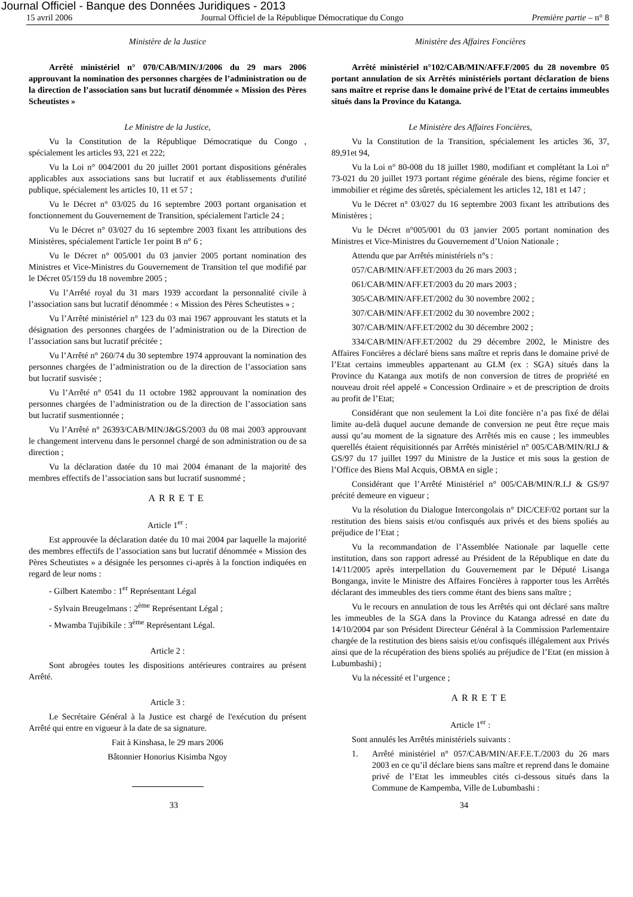Journal Officiel - Banque des Données Juridiques - 2013
15 avril 2006 Journal Officiel de la République Démocratique du Congo Première partie – n° 8
Ministère de la Justice
Arrêté ministériel n° 070/CAB/MIN/J/2006 du 29 mars 2006 approuvant la nomination des personnes chargées de l’administration ou de la direction de l’association sans but lucratif dénommée « Mission des Pères Scheutistes »
Le Ministre de la Justice,
Vu la Constitution de la République Démocratique du Congo , spécialement les articles 93, 221 et 222;
Vu la Loi n° 004/2001 du 20 juillet 2001 portant dispositions générales applicables aux associations sans but lucratif et aux établissements d'utilité publique, spécialement les articles 10, 11 et 57 ;
Vu le Décret n° 03/025 du 16 septembre 2003 portant organisation et fonctionnement du Gouvernement de Transition, spécialement l'article 24 ;
Vu le Décret n° 03/027 du 16 septembre 2003 fixant les attributions des Ministères, spécialement l'article 1er point B n° 6 ;
Vu le Décret n° 005/001 du 03 janvier 2005 portant nomination des Ministres et Vice-Ministres du Gouvernement de Transition tel que modifié par le Décret 05/159 du 18 novembre 2005 ;
Vu l’Arrêté royal du 31 mars 1939 accordant la personnalité civile à l’association sans but lucratif dénommée : « Mission des Pères Scheutistes » ;
Vu l’Arrêté ministériel n° 123 du 03 mai 1967 approuvant les statuts et la désignation des personnes chargées de l’administration ou de la Direction de l’association sans but lucratif précitée ;
Vu l’Arrêté n° 260/74 du 30 septembre 1974 approuvant la nomination des personnes chargées de l’administration ou de la direction de l’association sans but lucratif susvisée ;
Vu l’Arrêté n° 0541 du 11 octobre 1982 approuvant la nomination des personnes chargées de l’administration ou de la direction de l’association sans but lucratif susmentionnée ;
Vu l’Arrêté n° 26393/CAB/MIN/J&GS/2003 du 08 mai 2003 approuvant le changement intervenu dans le personnel chargé de son administration ou de sa direction ;
Vu la déclaration datée du 10 mai 2004 émanant de la majorité des membres effectifs de l’association sans but lucratif susnommé ;
ARRETE
Article 1<sup>er</sup> :
Est approuvée la déclaration datée du 10 mai 2004 par laquelle la majorité des membres effectifs de l’association sans but lucratif dénommée « Mission des Pères Scheutistes » a désignée les personnes ci-après à la fonction indiquées en regard de leur noms :
- Gilbert Katembo : 1<sup>er</sup> Représentant Légal
- Sylvain Breugelmans : 2<sup>ème</sup> Représentant Légal ;
- Mwamba Tujibikile : 3<sup>ème</sup> Représentant Légal.
Article 2 :
Sont abrogées toutes les dispositions antérieures contraires au présent Arrêté.
Article 3 :
Le Secrétaire Général à la Justice est chargé de l'exécution du présent Arrêté qui entre en vigueur à la date de sa signature.
Fait à Kinshasa, le 29 mars 2006
Bâtonnier Honorius Kisimba Ngoy
Ministère des Affaires Foncières
Arrêté ministériel n°102/CAB/MIN/AFF.F/2005 du 28 novembre 05 portant annulation de six Arrêtés ministériels portant déclaration de biens sans maître et reprise dans le domaine privé de l’Etat de certains immeubles situés dans la Province du Katanga.
Le Ministère des Affaires Foncières,
Vu la Constitution de la Transition, spécialement les articles 36, 37, 89,91et 94,
Vu la Loi n° 80-008 du 18 juillet 1980, modifiant et complétant la Loi n° 73-021 du 20 juillet 1973 portant régime générale des biens, régime foncier et immobilier et régime des sûretés, spécialement les articles 12, 181 et 147 ;
Vu le Décret n° 03/027 du 16 septembre 2003 fixant les attributions des Ministères ;
Vu le Décret n°005/001 du 03 janvier 2005 portant nomination des Ministres et Vice-Ministres du Gouvernement d’Union Nationale ;
Attendu que par Arrêtés ministériels n°s :
057/CAB/MIN/AFF.ET/2003 du 26 mars 2003 ;
061/CAB/MIN/AFF.ET/2003 du 20 mars 2003 ;
305/CAB/MIN/AFF.ET/2002 du 30 novembre 2002 ;
307/CAB/MIN/AFF.ET/2002 du 30 novembre 2002 ;
307/CAB/MIN/AFF.ET/2002 du 30 décembre 2002 ;
334/CAB/MIN/AFF.ET/2002 du 29 décembre 2002, le Ministre des Affaires Foncières a déclaré biens sans maître et repris dans le domaine privé de l’Etat certains immeubles appartenant au GLM (ex : SGA) situés dans la Province du Katanga aux motifs de non conversion de titres de propriété en nouveau droit réel appelé « Concession Ordinaire » et de prescription de droits au profit de l’Etat;
Considérant que non seulement la Loi dite foncière n’a pas fixé de délai limite au-delà duquel aucune demande de conversion ne peut être reçue mais aussi qu’au moment de la signature des Arrêtés mis en cause ; les immeubles querellés étaient réquisitionnés par Arrêtés ministériel n° 005/CAB/MIN/RI.J & GS/97 du 17 juillet 1997 du Ministre de la Justice et mis sous la gestion de l’Office des Biens Mal Acquis, OBMA en sigle ;
Considérant que l’Arrêté Ministériel n° 005/CAB/MIN/R.I.J & GS/97 précité demeure en vigueur ;
Vu la résolution du Dialogue Intercongolais n° DIC/CEF/02 portant sur la restitution des biens saisis et/ou confisqués aux privés et des biens spoliés au préjudice de l’Etat ;
Vu la recommandation de l’Assemblée Nationale par laquelle cette institution, dans son rapport adressé au Président de la République en date du 14/11/2005 après interpellation du Gouvernement par le Député Lisanga Bonganga, invite le Ministre des Affaires Foncières à rapporter tous les Arrêtés déclarant des immeubles des tiers comme étant des biens sans maître ;
Vu le recours en annulation de tous les Arrêtés qui ont déclaré sans maître les immeubles de la SGA dans la Province du Katanga adressé en date du 14/10/2004 par son Président Directeur Général à la Commission Parlementaire chargée de la restitution des biens saisis et/ou confisqués illégalement aux Privés ainsi que de la récupération des biens spoliés au préjudice de l’Etat (en mission à Lubumbashi) ;
Vu la nécessité et l’urgence ;
ARRETE
Article 1<sup>er</sup> :
Sont annulés les Arrêtés ministériels suivants :
1. Arrêté ministériel n° 057/CAB/MIN/AF.F.E.T./2003 du 26 mars 2003 en ce qu’il déclare biens sans maître et reprend dans le domaine privé de l’Etat les immeubles cités ci-dessous situés dans la Commune de Kampemba, Ville de Lubumbashi :
33 34